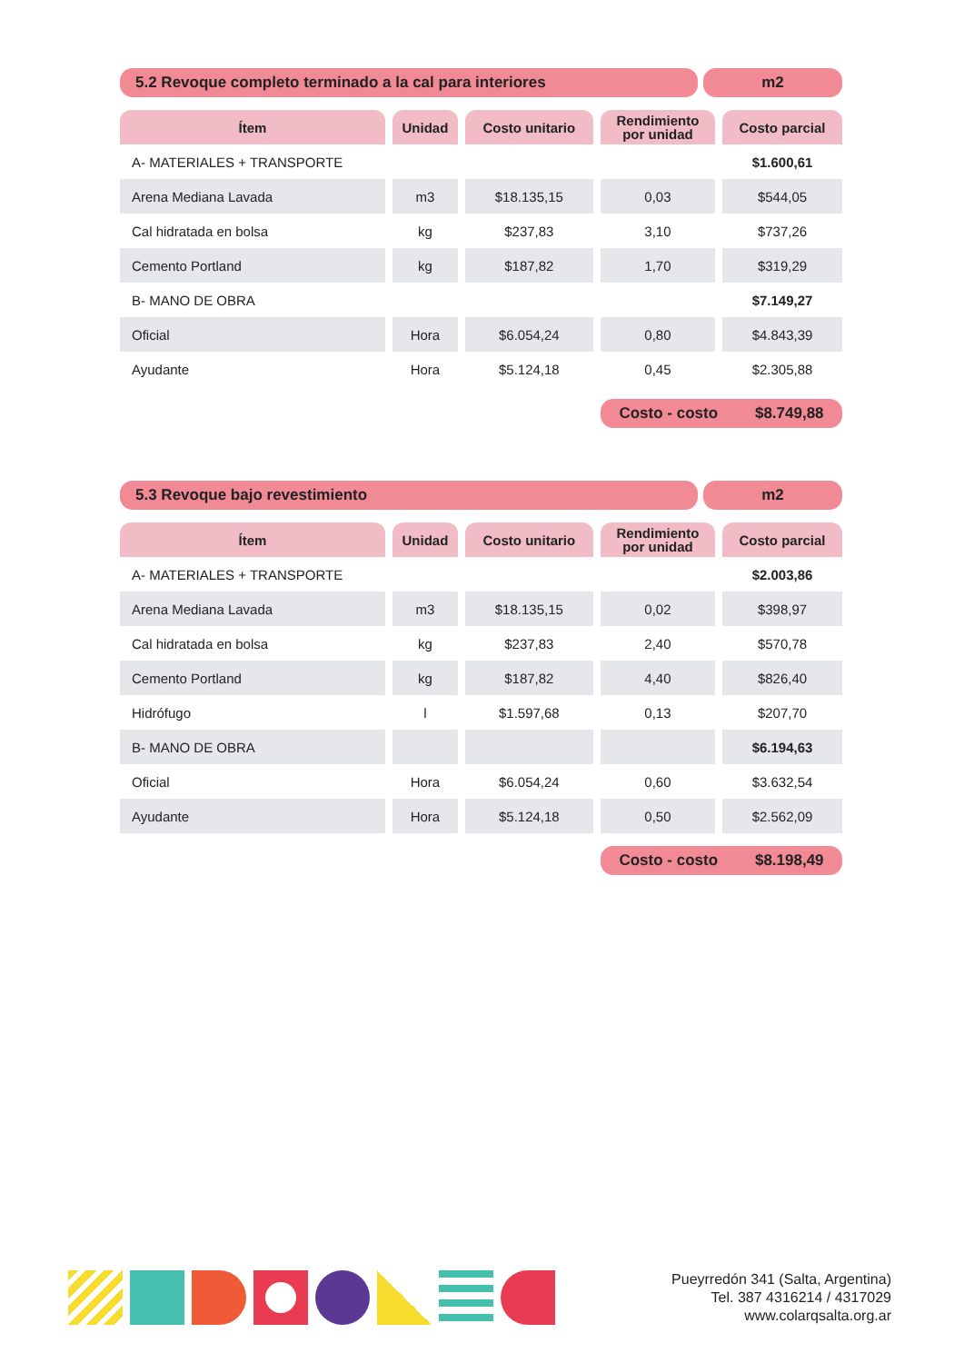5.2 Revoque completo terminado a la cal para interiores
m2
| Ítem | Unidad | Costo unitario | Rendimiento por unidad | Costo parcial |
| --- | --- | --- | --- | --- |
| A- MATERIALES + TRANSPORTE | | | | $1.600,61 |
| Arena Mediana Lavada | m3 | $18.135,15 | 0,03 | $544,05 |
| Cal hidratada en bolsa | kg | $237,83 | 3,10 | $737,26 |
| Cemento Portland | kg | $187,82 | 1,70 | $319,29 |
| B- MANO DE OBRA | | | | $7.149,27 |
| Oficial | Hora | $6.054,24 | 0,80 | $4.843,39 |
| Ayudante | Hora | $5.124,18 | 0,45 | $2.305,88 |
Costo - costo $8.749,88
5.3 Revoque bajo revestimiento m2
| Ítem | Unidad | Costo unitario | Rendimiento por unidad | Costo parcial |
| --- | --- | --- | --- | --- |
| A- MATERIALES + TRANSPORTE | | | | $2.003,86 |
| Arena Mediana Lavada | m3 | $18.135,15 | 0,02 | $398,97 |
| Cal hidratada en bolsa | kg | $237,83 | 2,40 | $570,78 |
| Cemento Portland | kg | $187,82 | 4,40 | $826,40 |
| Hidrófugo | l | $1.597,68 | 0,13 | $207,70 |
| B- MANO DE OBRA | | | | $6.194,63 |
| Oficial | Hora | $6.054,24 | 0,60 | $3.632,54 |
| Ayudante | Hora | $5.124,18 | 0,50 | $2.562,09 |
Costo - costo $8.198,49
Pueyrredón 341 (Salta, Argentina)
Tel. 387 4316214 / 4317029
www.colarqsalta.org.ar